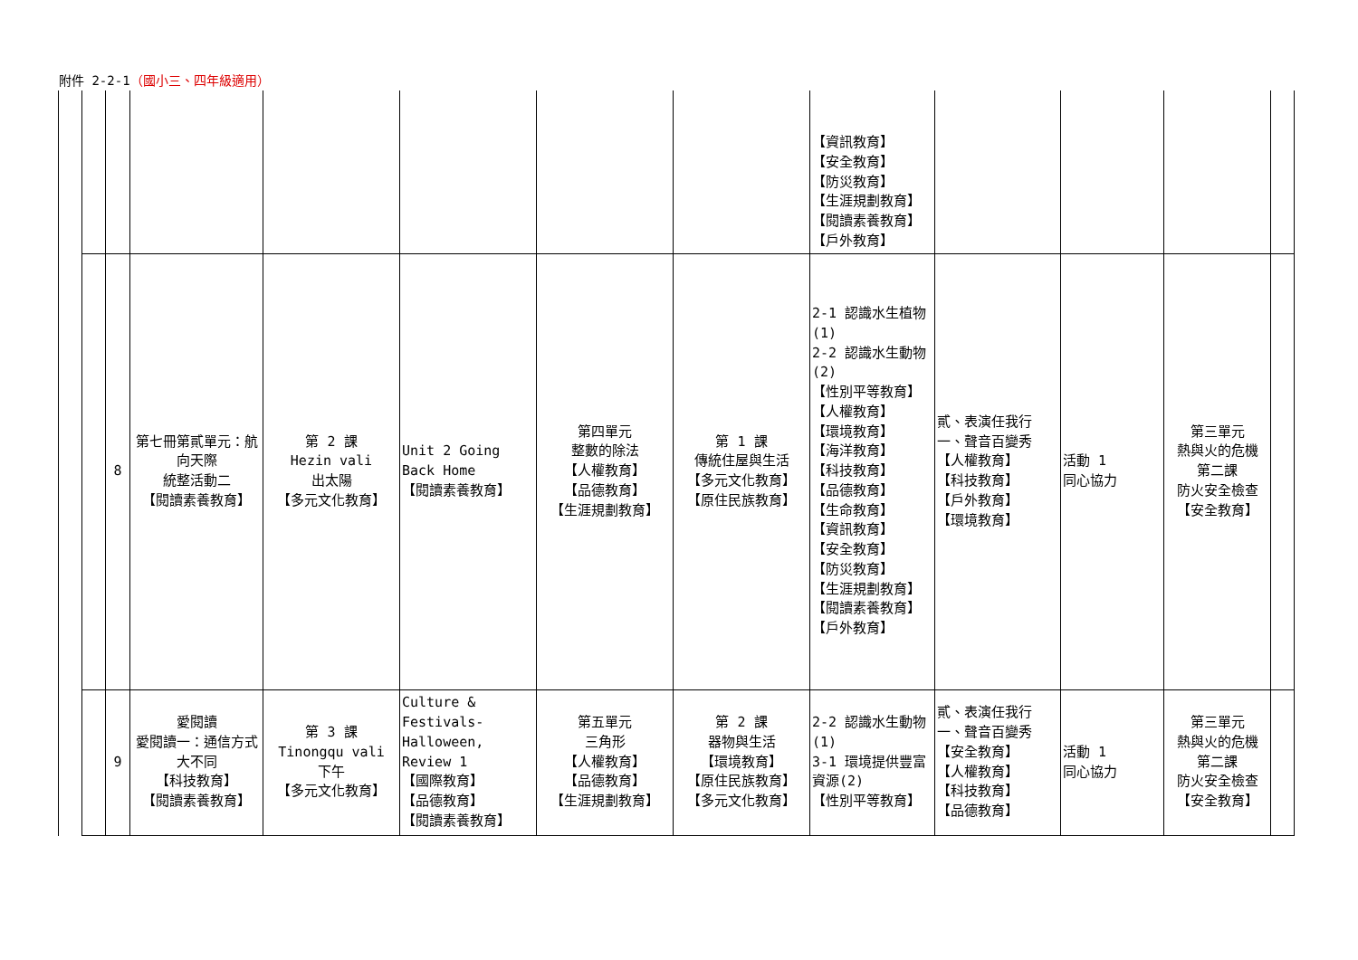附件 2-2-1（國小三、四年級適用）
| | | | | | | | 【資訊教育】 【安全教育】 【防災教育】 【生涯規劃教育】 【閱讀素養教育】 【戶外教育】 | | | | |
| | 8 | 第七冊第貳單元：航向天際 統整活動二 【閱讀素養教育】 | 第 2 課 Hezin vali 出太陽 【多元文化教育】 | Unit 2 Going Back Home 【閱讀素養教育】 | 第四單元 整數的除法 【人權教育】 【品德教育】 【生涯規劃教育】 | 第 1 課 傳統住屋與生活 【多元文化教育】 【原住民族教育】 | 2-1 認識水生植物(1) 2-2 認識水生動物(2) 【性別平等教育】 【人權教育】 【環境教育】 【海洋教育】 【科技教育】 【品德教育】 【生命教育】 【資訊教育】 【安全教育】 【防災教育】 【生涯規劃教育】 【閱讀素養教育】 【戶外教育】 | 貳、表演任我行 一、聲音百變秀 【人權教育】 【科技教育】 【戶外教育】 【環境教育】 | 活動 1 同心協力 | 第三單元 熱與火的危機 第二課 防火安全檢查 【安全教育】 | |
| | 9 | 愛閱讀 愛閱讀一：通信方式大不同 【科技教育】 【閱讀素養教育】 | 第 3 課 Tinongqu vali 下午 【多元文化教育】 | Culture & Festivals-Halloween, Review 1 【國際教育】 【品德教育】 【閱讀素養教育】 | 第五單元 三角形 【人權教育】 【品德教育】 【生涯規劃教育】 | 第 2 課 器物與生活 【環境教育】 【原住民族教育】 【多元文化教育】 | 2-2 認識水生動物(1) 3-1 環境提供豐富資源(2) 【性別平等教育】 | 貳、表演任我行 一、聲音百變秀 【安全教育】 【人權教育】 【科技教育】 【品德教育】 | 活動 1 同心協力 | 第三單元 熱與火的危機 第二課 防火安全檢查 【安全教育】 | |